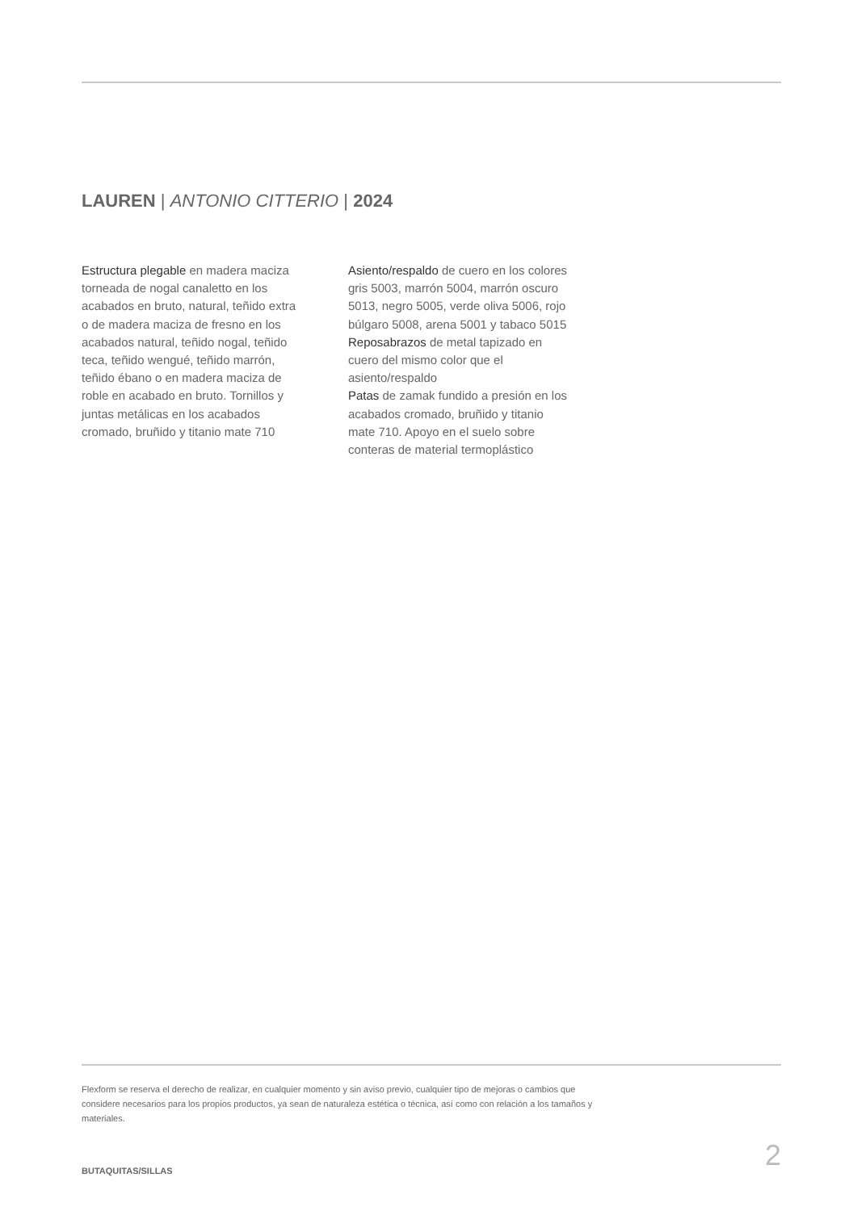LAUREN | ANTONIO CITTERIO | 2024
Estructura plegable en madera maciza torneada de nogal canaletto en los acabados en bruto, natural, teñido extra o de madera maciza de fresno en los acabados natural, teñido nogal, teñido teca, teñido wengué, teñido marrón, teñido ébano o en madera maciza de roble en acabado en bruto. Tornillos y juntas metálicas en los acabados cromado, bruñido y titanio mate 710
Asiento/respaldo de cuero en los colores gris 5003, marrón 5004, marrón oscuro 5013, negro 5005, verde oliva 5006, rojo búlgaro 5008, arena 5001 y tabaco 5015
Reposabrazos de metal tapizado en cuero del mismo color que el asiento/respaldo
Patas de zamak fundido a presión en los acabados cromado, bruñido y titanio mate 710. Apoyo en el suelo sobre conteras de material termoplástico
Flexform se reserva el derecho de realizar, en cualquier momento y sin aviso previo, cualquier tipo de mejoras o cambios que considere necesarios para los propios productos, ya sean de naturaleza estética o técnica, así como con relación a los tamaños y materiales.
2 BUTAQUITAS/SILLAS